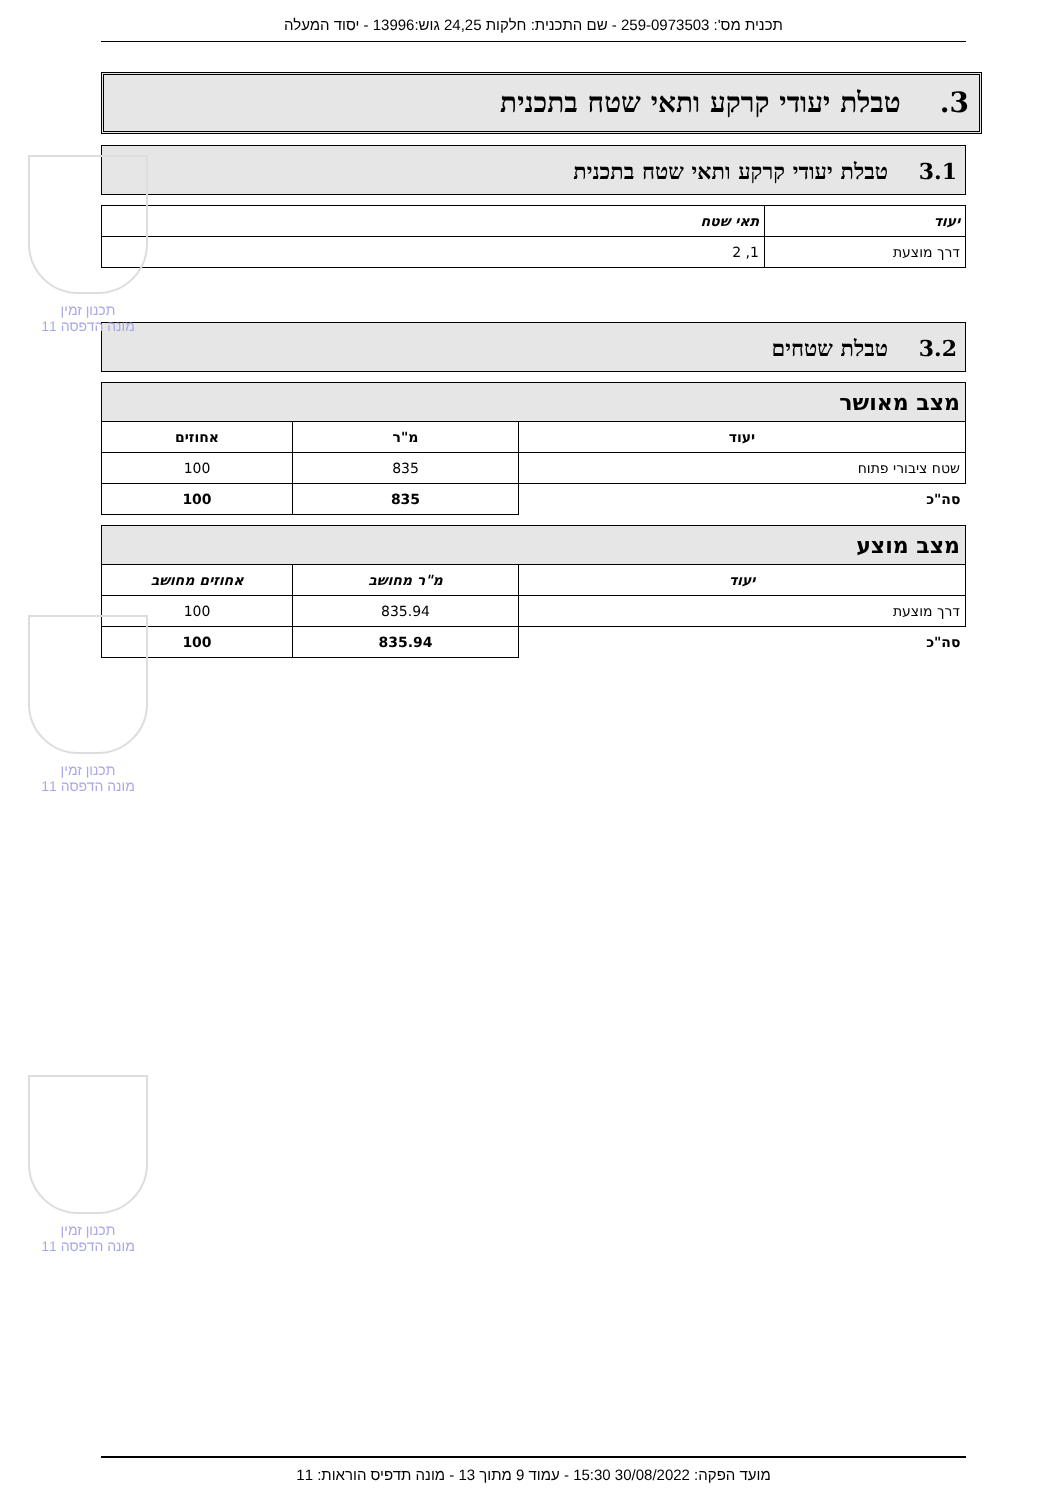תכנית מס': 259-0973503 - שם התכנית: חלקות 24,25 גוש:13996 - יסוד המעלה
3. טבלת יעודי קרקע ותאי שטח בתכנית
3.1 טבלת יעודי קרקע ותאי שטח בתכנית
| יעוד | תאי שטח |
| --- | --- |
| דרך מוצעת | 1, 2 |
3.2 טבלת שטחים
| מצב מאושר | | |
| יעוד | מ"ר | אחוזים |
| שטח ציבורי פתוח | 835 | 100 |
| סה"כ | 835 | 100 |
| מצב מוצע | | |
| יעוד | מ"ר מחושב | אחוזים מחושב |
| דרך מוצעת | 835.94 | 100 |
| סה"כ | 835.94 | 100 |
תכנון זמין
מונה הדפסה 11
תכנון זמין
מונה הדפסה 11
תכנון זמין
מונה הדפסה 11
מועד הפקה: 30/08/2022 15:30 - עמוד 9 מתוך 13 - מונה תדפיס הוראות: 11